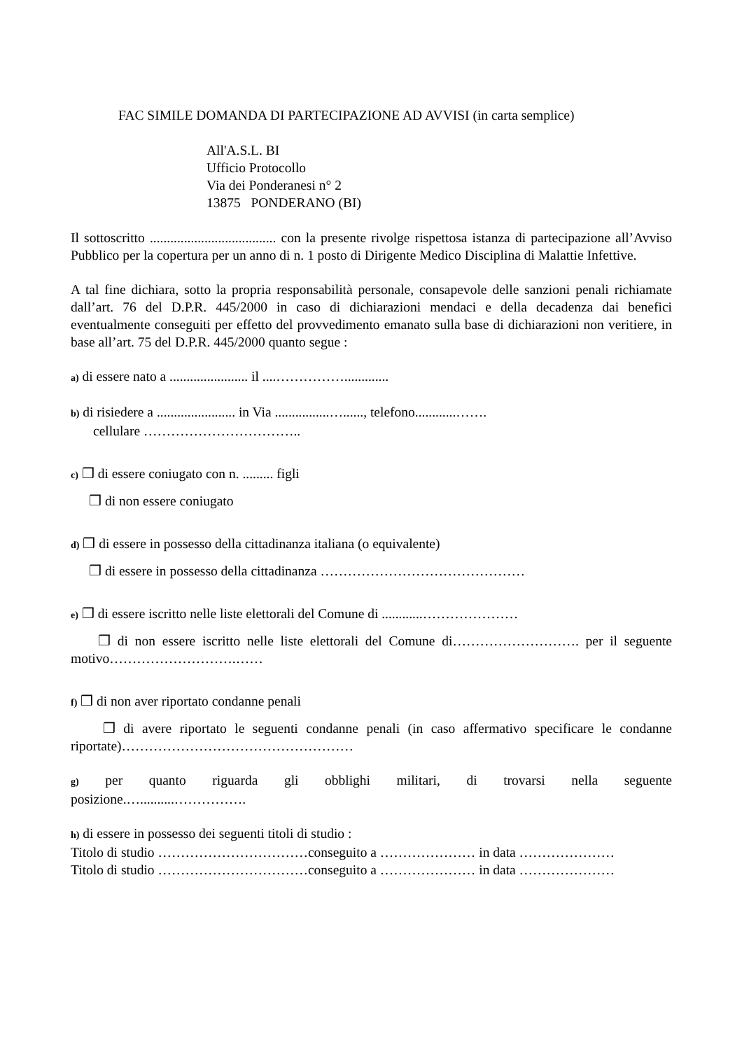FAC SIMILE DOMANDA DI PARTECIPAZIONE AD AVVISI (in carta semplice)
All'A.S.L. BI
Ufficio Protocollo
Via dei Ponderanesi n° 2
13875 PONDERANO (BI)
Il sottoscritto ..................................... con la presente rivolge rispettosa istanza di partecipazione all’Avviso Pubblico per la copertura per un anno di n. 1 posto di Dirigente Medico Disciplina di Malattie Infettive.
A tal fine dichiara, sotto la propria responsabilità personale, consapevole delle sanzioni penali richiamate dall’art. 76 del D.P.R. 445/2000 in caso di dichiarazioni mendaci e della decadenza dai benefici eventualmente conseguiti per effetto del provvedimento emanato sulla base di dichiarazioni non veritiere, in base all’art. 75 del D.P.R. 445/2000 quanto segue :
a) di essere nato a ....................... il ....…………….............
b) di risiedere a ....................... in Via ................…......, telefono............…….
cellulare ……………………………..
c) ❒ di essere coniugato con n. ......... figli
❒ di non essere coniugato
d) ❒ di essere in possesso della cittadinanza italiana (o equivalente)
❒ di essere in possesso della cittadinanza ………………………………………
e) ❒ di essere iscritto nelle liste elettorali del Comune di ............…………………
❒ di non essere iscritto nelle liste elettorali del Comune di………………………. per il seguente motivo……………………….……
f) ❒ di non aver riportato condanne penali
❒ di avere riportato le seguenti condanne penali (in caso affermativo specificare le condanne riportate)……………………………………………
g) per quanto riguarda gli obblighi militari, di trovarsi nella seguente
posizione.…..........…………….
h) di essere in possesso dei seguenti titoli di studio :
Titolo di studio ……………………………conseguito a ………………… in data …………………
Titolo di studio ……………………………conseguito a ………………… in data …………………